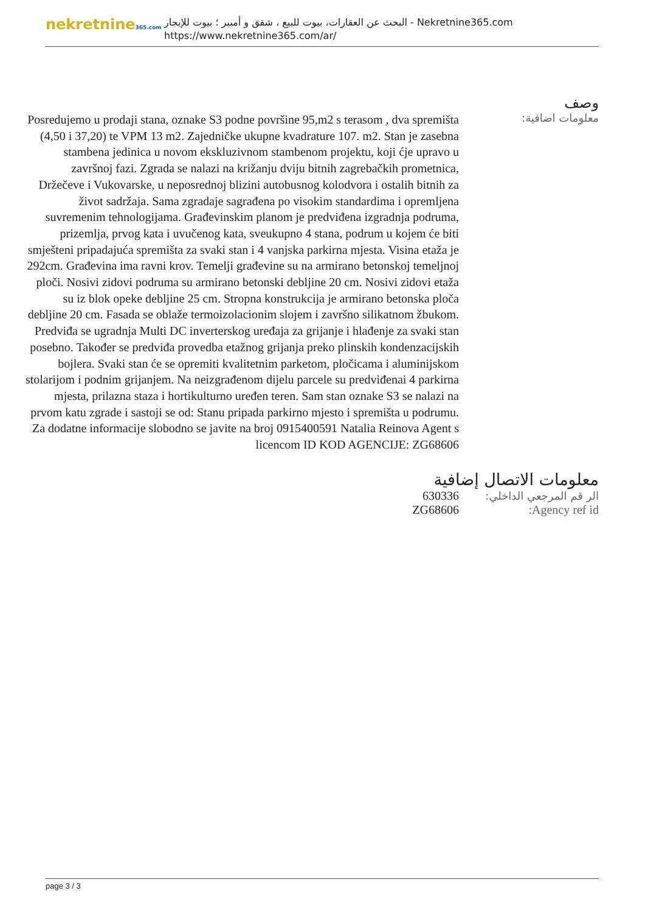nekretnine365.com
البحث عن العقارات، بيوت للبيع ، شقق و أمبير ؛ بيوت للإيجار - Nekretnine365.com
https://www.nekretnine365.com/ar/
وصف
معلومات اضافية:
Posredujemo u prodaji stana, oznake S3 podne površine 95,m2 s terasom , dva spremišta (4,50 i 37,20) te VPM 13 m2. Zajedničke ukupne kvadrature 107. m2. Stan je zasebna stambena jedinica u novom ekskluzivnom stambenom projektu, koji ćje upravo u završnoj fazi. Zgrada se nalazi na križanju dviju bitnih zagrebačkih prometnica, Držečeve i Vukovarske, u neposrednoj blizini autobusnog kolodvora i ostalih bitnih za život sadržaja. Sama zgradaje sagrađena po visokim standardima i opremljena suvremenim tehnologijama. Građevinskim planom je predviđena izgradnja podruma, prizemlja, prvog kata i uvučenog kata, sveukupno 4 stana, podrum u kojem će biti smješteni pripadajuća spremišta za svaki stan i 4 vanjska parkirna mjesta. Visina etaža je 292cm. Građevina ima ravni krov. Temelji građevine su na armirano betonskoj temeljnoj ploči. Nosivi zidovi podruma su armirano betonski debljine 20 cm. Nosivi zidovi etaža su iz blok opeke debljine 25 cm. Stropna konstrukcija je armirano betonska ploča debljine 20 cm. Fasada se oblaže termoizolacionim slojem i završno silikatnom žbukom. Predviđa se ugradnja Multi DC inverterskog uređaja za grijanje i hlađenje za svaki stan posebno. Također se predviđa provedba etažnog grijanja preko plinskih kondenzacijskih bojlera. Svaki stan će se opremiti kvalitetnim parketom, pločicama i aluminijskom stolarijom i podnim grijanjem. Na neizgrađenom dijelu parcele su predviđenai 4 parkirna mjesta, prilazna staza i hortikulturno uređen teren. Sam stan oznake S3 se nalazi na prvom katu zgrade i sastoji se od: Stanu pripada parkirno mjesto i spremišta u podrumu. Za dodatne informacije slobodno se javite na broj 0915400591 Natalia Reinova Agent s licencom ID KOD AGENCIJE: ZG68606
معلومات الاتصال إضافية
| الر قم المرجعي الداخلي: | 630336 |
| Agency ref id: | ZG68606 |
page 3 / 3